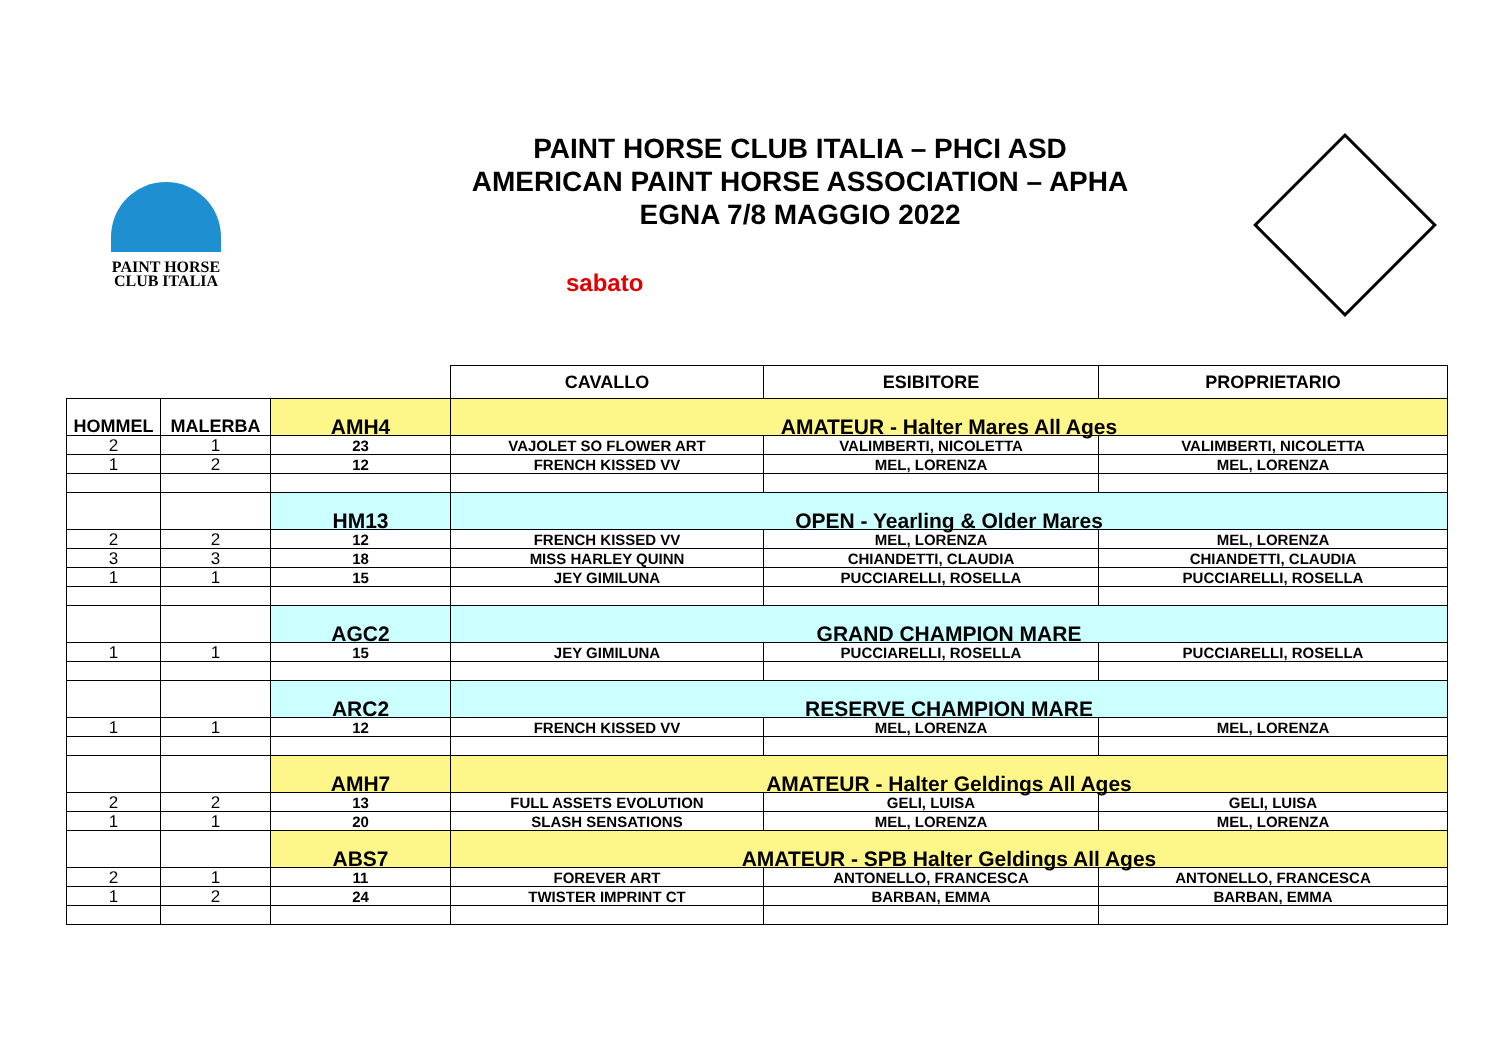PAINT HORSE
CLUB ITALIA
PAINT HORSE CLUB ITALIA – PHCI ASD
AMERICAN PAINT HORSE ASSOCIATION – APHA
EGNA 7/8 MAGGIO 2022
sabato
| | | | CAVALLO | ESIBITORE | PROPRIETARIO |
| HOMMEL | MALERBA | AMH4 | AMATEUR - Halter Mares All Ages | | |
| 2 | 1 | 23 | VAJOLET SO FLOWER ART | VALIMBERTI, NICOLETTA | VALIMBERTI, NICOLETTA |
| 1 | 2 | 12 | FRENCH KISSED VV | MEL, LORENZA | MEL, LORENZA |
| | | HM13 | OPEN - Yearling & Older Mares | | |
| 2 | 2 | 12 | FRENCH KISSED VV | MEL, LORENZA | MEL, LORENZA |
| 3 | 3 | 18 | MISS HARLEY QUINN | CHIANDETTI, CLAUDIA | CHIANDETTI, CLAUDIA |
| 1 | 1 | 15 | JEY GIMILUNA | PUCCIARELLI, ROSELLA | PUCCIARELLI, ROSELLA |
| | | AGC2 | GRAND CHAMPION MARE | | |
| 1 | 1 | 15 | JEY GIMILUNA | PUCCIARELLI, ROSELLA | PUCCIARELLI, ROSELLA |
| | | ARC2 | RESERVE CHAMPION MARE | | |
| 1 | 1 | 12 | FRENCH KISSED VV | MEL, LORENZA | MEL, LORENZA |
| | | AMH7 | AMATEUR - Halter Geldings All Ages | | |
| 2 | 2 | 13 | FULL ASSETS EVOLUTION | GELI, LUISA | GELI, LUISA |
| 1 | 1 | 20 | SLASH SENSATIONS | MEL, LORENZA | MEL, LORENZA |
| | | ABS7 | AMATEUR - SPB Halter Geldings All Ages | | |
| 2 | 1 | 11 | FOREVER ART | ANTONELLO, FRANCESCA | ANTONELLO, FRANCESCA |
| 1 | 2 | 24 | TWISTER IMPRINT CT | BARBAN, EMMA | BARBAN, EMMA |